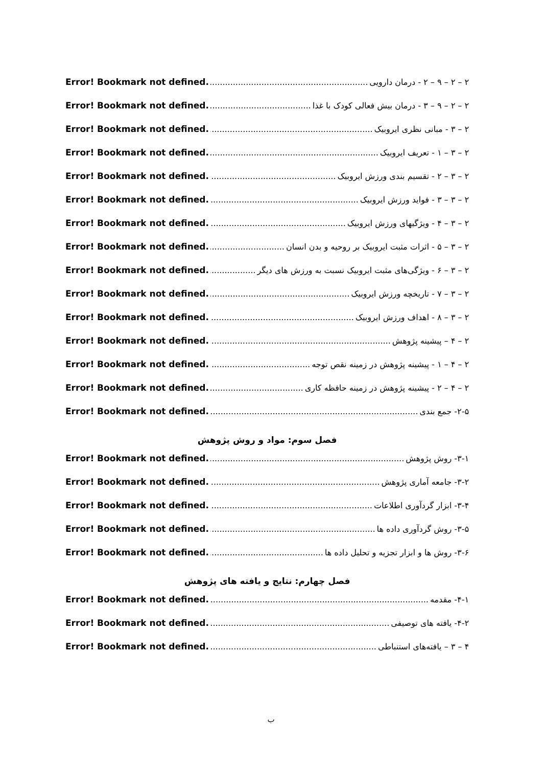۲ – ۲ – ۹ – ۲ - درمان دارویی Error! Bookmark not defined.
۲ – ۲ – ۹ – ۳ - درمان بیش فعالی کودک با غذا Error! Bookmark not defined.
۲ – ۳ - مبانی نظری ایروبیک Error! Bookmark not defined.
۲ – ۳ – ۱ - تعریف ایروبیک Error! Bookmark not defined.
۲ – ۳ – ۲ - تقسیم بندی ورزش ایروبیک Error! Bookmark not defined.
۲ – ۳ – ۳ - فواید ورزش ایروبیک Error! Bookmark not defined.
۲ – ۳ – ۴ - ویژگیهای ورزش ایروبیک Error! Bookmark not defined.
۲ – ۳ – ۵ - اثرات مثبت ایروبیک بر روحیه و بدن انسان Error! Bookmark not defined.
۲ – ۳ – ۶ - ویژگی‌های مثبت ایروبیک نسبت به ورزش های دیگر Error! Bookmark not defined.
۲ – ۳ – ۷ - تاریخچه ورزش ایروبیک Error! Bookmark not defined.
۲ – ۳ – ۸ - اهداف ورزش ایروبیک Error! Bookmark not defined.
۲ – ۴ – پیشینه پژوهش Error! Bookmark not defined.
۲ – ۴ – ۱ - پیشینه پژوهش در زمینه نقص توجه Error! Bookmark not defined.
۲ – ۴ – ۲ - پیشینه پژوهش در زمینه حافظه کاری Error! Bookmark not defined.
۲-۵- جمع بندی Error! Bookmark not defined.
فصل سوم: مواد و روش پژوهش
۳-۱- روش پژوهش Error! Bookmark not defined.
۳-۲- جامعه آماری پژوهش Error! Bookmark not defined.
۳-۴- ابزار گردآوری اطلاعات Error! Bookmark not defined.
۳-۵- روش گردآوری داده ها Error! Bookmark not defined.
۳-۶- روش ها و ابزار تجزیه و تحلیل داده ها Error! Bookmark not defined.
فصل چهارم: نتایج و یافته های پژوهش
۴-۱- مقدمه Error! Bookmark not defined.
۴-۲- یافته های توصیفی Error! Bookmark not defined.
۴ – ۳ – یافته‌های استنباطی Error! Bookmark not defined.
ب